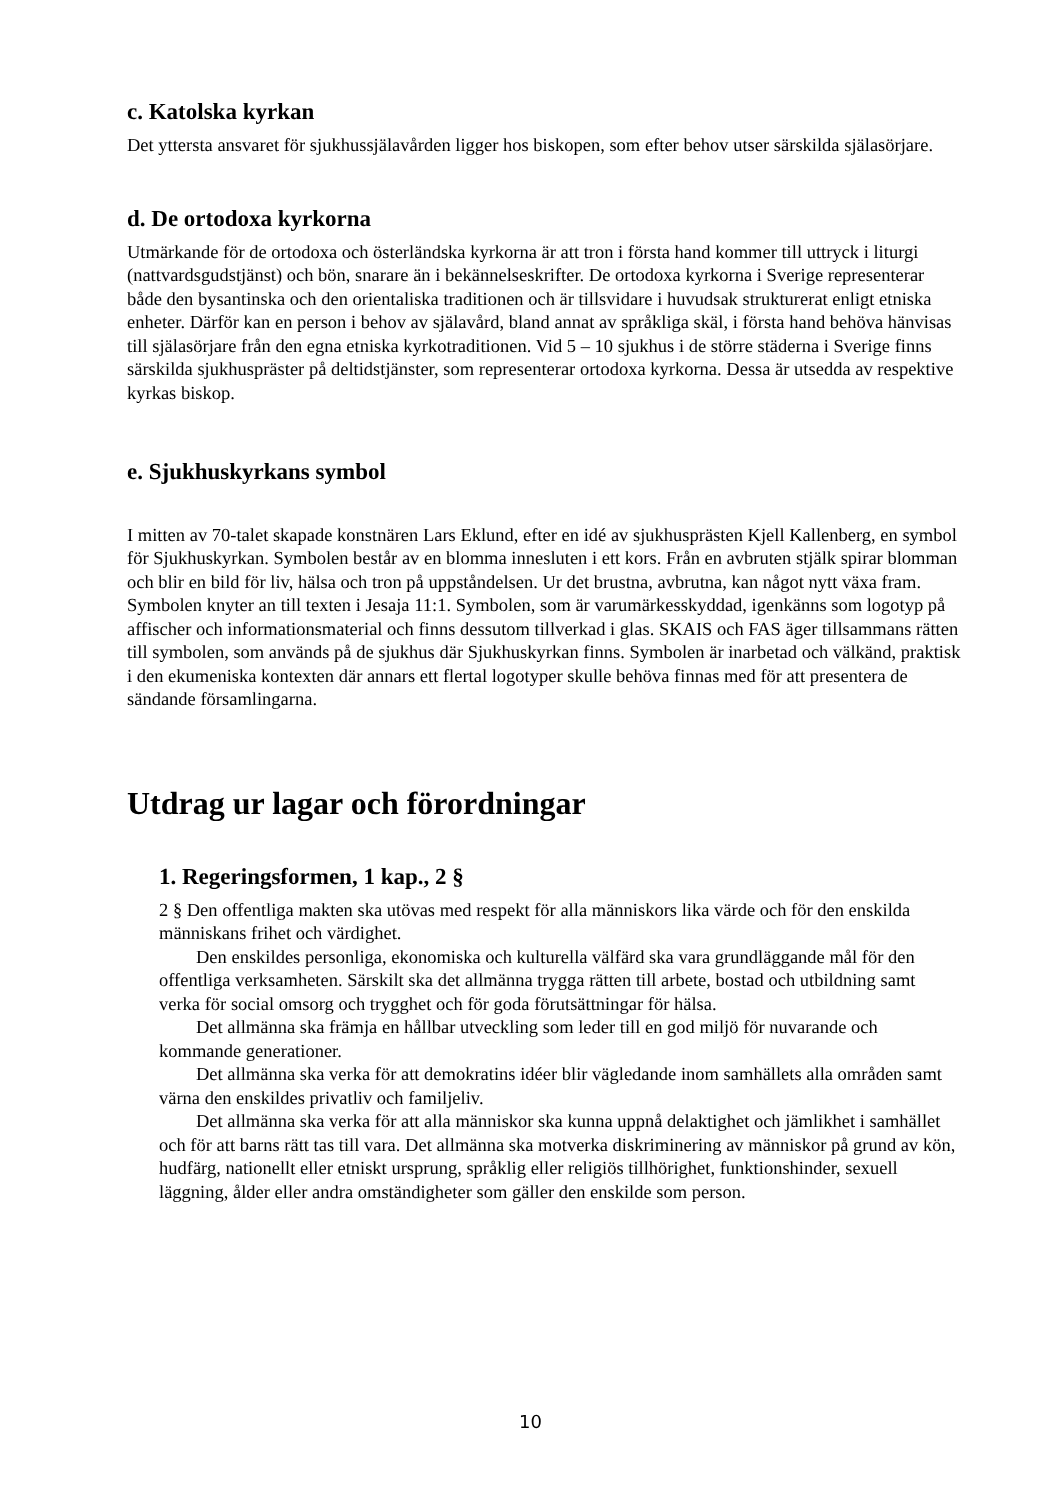c. Katolska kyrkan
Det yttersta ansvaret för sjukhussjälavården ligger hos biskopen, som efter behov utser särskilda själasörjare.
d. De ortodoxa kyrkorna
Utmärkande för de ortodoxa och österländska kyrkorna är att tron i första hand kommer till uttryck i liturgi (nattvardsgudstjänst) och bön, snarare än i bekännelseskrifter. De ortodoxa kyrkorna i Sverige representerar både den bysantinska och den orientaliska traditionen och är tillsvidare i huvudsak strukturerat enligt etniska enheter. Därför kan en person i behov av själavård, bland annat av språkliga skäl, i första hand behöva hänvisas till själasörjare från den egna etniska kyrkotraditionen. Vid 5 – 10 sjukhus i de större städerna i Sverige finns särskilda sjukhuspräster på deltidstjänster, som representerar ortodoxa kyrkorna. Dessa är utsedda av respektive kyrkas biskop.
e. Sjukhuskyrkans symbol
I mitten av 70-talet skapade konstnären Lars Eklund, efter en idé av sjukhusprästen Kjell Kallenberg, en symbol för Sjukhuskyrkan. Symbolen består av en blomma innesluten i ett kors. Från en avbruten stjälk spirar blomman och blir en bild för liv, hälsa och tron på uppståndelsen. Ur det brustna, avbrutna, kan något nytt växa fram. Symbolen knyter an till texten i Jesaja 11:1. Symbolen, som är varumärkesskyddad, igenkänns som logotyp på affischer och informationsmaterial och finns dessutom tillverkad i glas. SKAIS och FAS äger tillsammans rätten till symbolen, som används på de sjukhus där Sjukhuskyrkan finns. Symbolen är inarbetad och välkänd, praktisk i den ekumeniska kontexten där annars ett flertal logotyper skulle behöva finnas med för att presentera de sändande församlingarna.
Utdrag ur lagar och förordningar
1. Regeringsformen, 1 kap., 2 §
2 § Den offentliga makten ska utövas med respekt för alla människors lika värde och för den enskilda människans frihet och värdighet.
Den enskildes personliga, ekonomiska och kulturella välfärd ska vara grundläggande mål för den offentliga verksamheten. Särskilt ska det allmänna trygga rätten till arbete, bostad och utbildning samt verka för social omsorg och trygghet och för goda förutsättningar för hälsa.
Det allmänna ska främja en hållbar utveckling som leder till en god miljö för nuvarande och kommande generationer.
Det allmänna ska verka för att demokratins idéer blir vägledande inom samhällets alla områden samt värna den enskildes privatliv och familjeliv.
Det allmänna ska verka för att alla människor ska kunna uppnå delaktighet och jämlikhet i samhället och för att barns rätt tas till vara. Det allmänna ska motverka diskriminering av människor på grund av kön, hudfärg, nationellt eller etniskt ursprung, språklig eller religiös tillhörighet, funktionshinder, sexuell läggning, ålder eller andra omständigheter som gäller den enskilde som person.
10